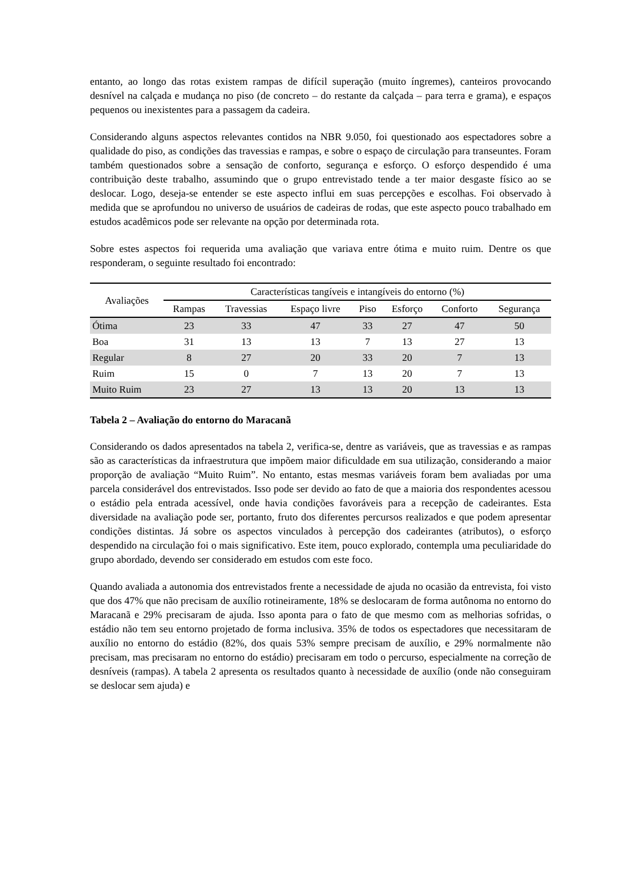entanto, ao longo das rotas existem rampas de difícil superação (muito íngremes), canteiros provocando desnível na calçada e mudança no piso (de concreto – do restante da calçada – para terra e grama), e espaços pequenos ou inexistentes para a passagem da cadeira.
Considerando alguns aspectos relevantes contidos na NBR 9.050, foi questionado aos espectadores sobre a qualidade do piso, as condições das travessias e rampas, e sobre o espaço de circulação para transeuntes. Foram também questionados sobre a sensação de conforto, segurança e esforço. O esforço despendido é uma contribuição deste trabalho, assumindo que o grupo entrevistado tende a ter maior desgaste físico ao se deslocar. Logo, deseja-se entender se este aspecto influi em suas percepções e escolhas. Foi observado à medida que se aprofundou no universo de usuários de cadeiras de rodas, que este aspecto pouco trabalhado em estudos acadêmicos pode ser relevante na opção por determinada rota.
Sobre estes aspectos foi requerida uma avaliação que variava entre ótima e muito ruim. Dentre os que responderam, o seguinte resultado foi encontrado:
| Avaliações | Características tangíveis e intangíveis do entorno (%) | | | | | | |
| --- | --- | --- | --- | --- | --- | --- | --- |
| | Rampas | Travessias | Espaço livre | Piso | Esforço | Conforto | Segurança |
| Ótima | 23 | 33 | 47 | 33 | 27 | 47 | 50 |
| Boa | 31 | 13 | 13 | 7 | 13 | 27 | 13 |
| Regular | 8 | 27 | 20 | 33 | 20 | 7 | 13 |
| Ruim | 15 | 0 | 7 | 13 | 20 | 7 | 13 |
| Muito Ruim | 23 | 27 | 13 | 13 | 20 | 13 | 13 |
Tabela 2 – Avaliação do entorno do Maracanã
Considerando os dados apresentados na tabela 2, verifica-se, dentre as variáveis, que as travessias e as rampas são as características da infraestrutura que impõem maior dificuldade em sua utilização, considerando a maior proporção de avaliação “Muito Ruim”. No entanto, estas mesmas variáveis foram bem avaliadas por uma parcela considerável dos entrevistados. Isso pode ser devido ao fato de que a maioria dos respondentes acessou o estádio pela entrada acessível, onde havia condições favoráveis para a recepção de cadeirantes. Esta diversidade na avaliação pode ser, portanto, fruto dos diferentes percursos realizados e que podem apresentar condições distintas. Já sobre os aspectos vinculados à percepção dos cadeirantes (atributos), o esforço despendido na circulação foi o mais significativo. Este item, pouco explorado, contempla uma peculiaridade do grupo abordado, devendo ser considerado em estudos com este foco.
Quando avaliada a autonomia dos entrevistados frente a necessidade de ajuda no ocasião da entrevista, foi visto que dos 47% que não precisam de auxílio rotineiramente, 18% se deslocaram de forma autônoma no entorno do Maracanã e 29% precisaram de ajuda. Isso aponta para o fato de que mesmo com as melhorias sofridas, o estádio não tem seu entorno projetado de forma inclusiva. 35% de todos os espectadores que necessitaram de auxílio no entorno do estádio (82%, dos quais 53% sempre precisam de auxílio, e 29% normalmente não precisam, mas precisaram no entorno do estádio) precisaram em todo o percurso, especialmente na correção de desníveis (rampas). A tabela 2 apresenta os resultados quanto à necessidade de auxílio (onde não conseguiram se deslocar sem ajuda) e